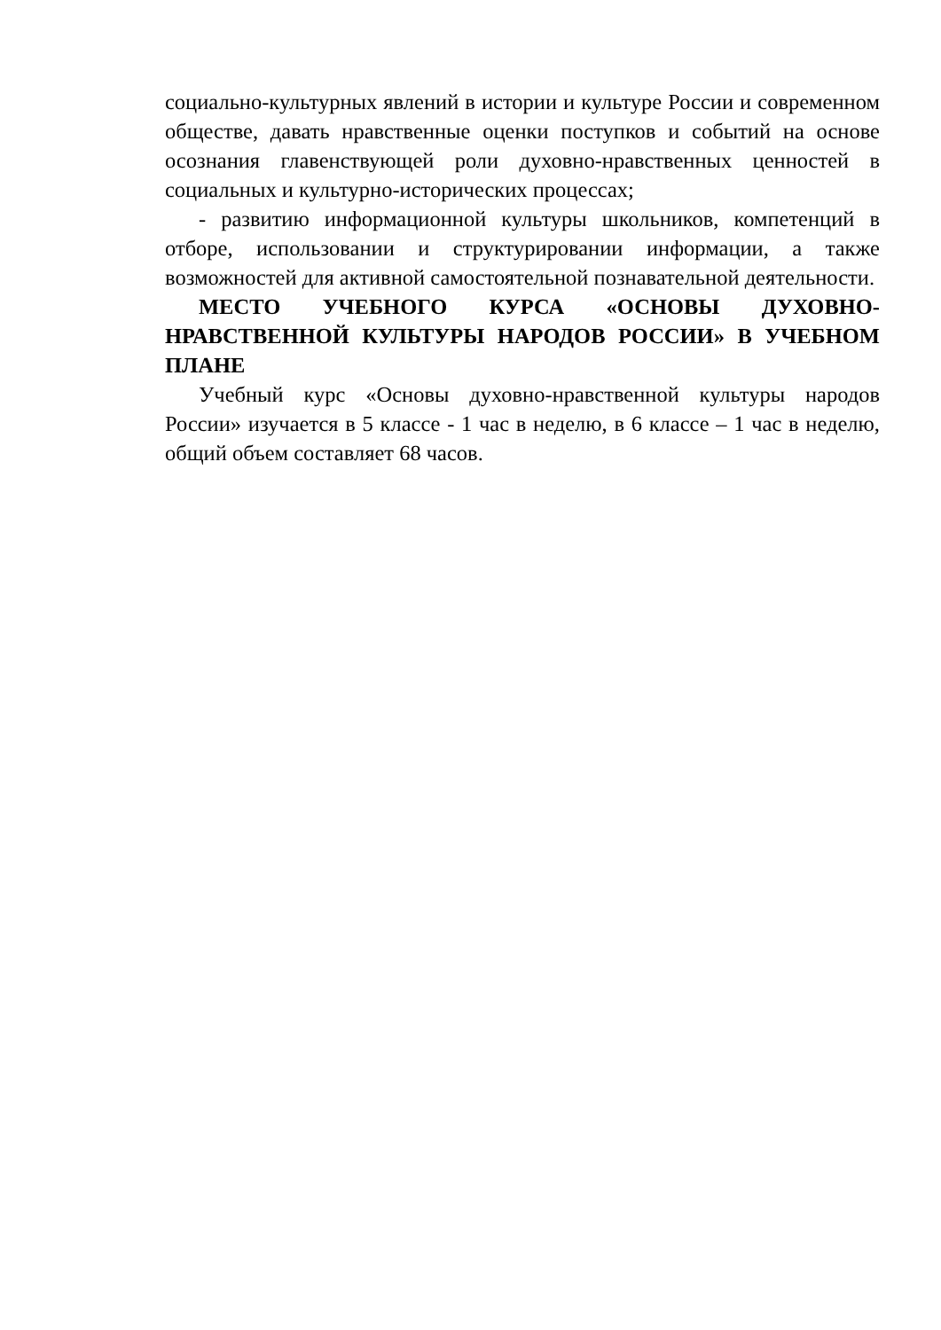социально-культурных явлений в истории и культуре России и современном обществе, давать нравственные оценки поступков и событий на основе осознания главенствующей роли духовно-нравственных ценностей в социальных и культурно-исторических процессах;
- развитию информационной культуры школьников, компетенций в отборе, использовании и структурировании информации, а также возможностей для активной самостоятельной познавательной деятельности.
МЕСТО УЧЕБНОГО КУРСА «ОСНОВЫ ДУХОВНО-НРАВСТВЕННОЙ КУЛЬТУРЫ НАРОДОВ РОССИИ» В УЧЕБНОМ ПЛАНЕ
Учебный курс «Основы духовно-нравственной культуры народов России» изучается в 5 классе - 1 час в неделю, в 6 классе – 1 час в неделю, общий объем составляет 68 часов.